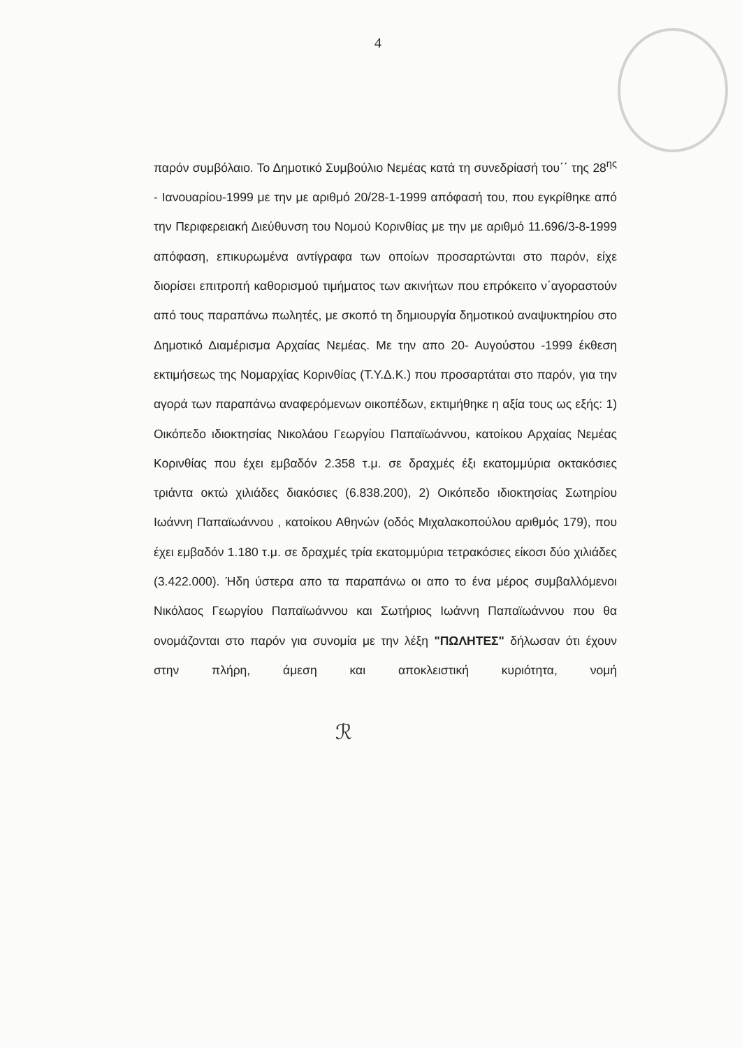4
παρόν συμβόλαιο. Το Δημοτικό Συμβούλιο Νεμέας κατά τη συνεδρίασή του΄΄ της 28<sup>ης</sup> - Ιανουαρίου-1999 με την με αριθμό 20/28-1-1999 απόφασή του, που εγκρίθηκε από την Περιφερειακή Διεύθυνση του Νομού Κορινθίας με την με αριθμό 11.696/3-8-1999 απόφαση, επικυρωμένα αντίγραφα των οποίων προσαρτώνται στο παρόν, είχε διορίσει επιτροπή καθορισμού τιμήματος των ακινήτων που επρόκειτο ν΄αγοραστούν από τους παραπάνω πωλητές, με σκοπό τη δημιουργία δημοτικού αναψυκτηρίου στο Δημοτικό Διαμέρισμα Αρχαίας Νεμέας. Με την απο 20- Αυγούστου -1999 έκθεση εκτιμήσεως της Νομαρχίας Κορινθίας (Τ.Υ.Δ.Κ.) που προσαρτάται στο παρόν, για την αγορά των παραπάνω αναφερόμενων οικοπέδων, εκτιμήθηκε η αξία τους ως εξής: 1) Οικόπεδο ιδιοκτησίας Νικολάου Γεωργίου Παπαϊωάννου, κατοίκου Αρχαίας Νεμέας Κορινθίας που έχει εμβαδόν 2.358 τ.μ. σε δραχμές έξι εκατομμύρια οκτακόσιες τριάντα οκτώ χιλιάδες διακόσιες (6.838.200), 2) Οικόπεδο ιδιοκτησίας Σωτηρίου Ιωάννη Παπαϊωάννου , κατοίκου Αθηνών (οδός Μιχαλακοπούλου αριθμός 179), που έχει εμβαδόν 1.180 τ.μ. σε δραχμές τρία εκατομμύρια τετρακόσιες είκοσι δύο χιλιάδες (3.422.000). Ήδη ύστερα απο τα παραπάνω οι απο το ένα μέρος συμβαλλόμενοι Νικόλαος Γεωργίου Παπαϊωάννου και Σωτήριος Ιωάννη Παπαϊωάννου που θα ονομάζονται στο παρόν για συνομία με την λέξη "ΠΩΛΗΤΕΣ" δήλωσαν ότι έχουν στην πλήρη, άμεση και αποκλειστική κυριότητα, νομή
ℛ